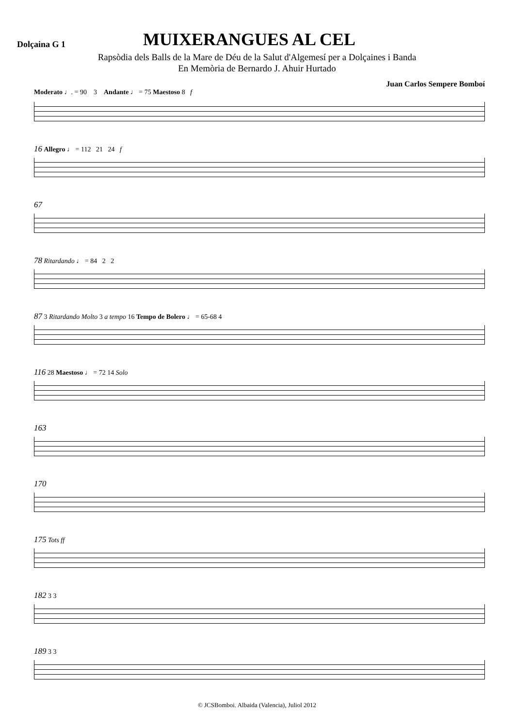Dolçaina G 1
MUIXERANGUES AL CEL
Rapsòdia dels Balls de la Mare de Déu de la Salut d'Algemesí per a Dolçaines i Banda
En Memòria de Bernardo J. Ahuir Hurtado
Juan Carlos Sempere Bomboí
Moderato ♩. = 90 3 Andante ♩ = 75 Maestoso 8 f
16 Allegro ♩ = 112 21 24 f
67
78 Ritardando ♩ = 84 2 2
87 3 Ritardando Molto 3 a tempo 16 Tempo de Bolero ♩ = 65-68 4
116 28 Maestoso ♩ = 72 14 Solo
163
170
175 Tots ff
182 3 3
189 3 3
© JCSBomboi. Albaida (Valencia), Juliol 2012